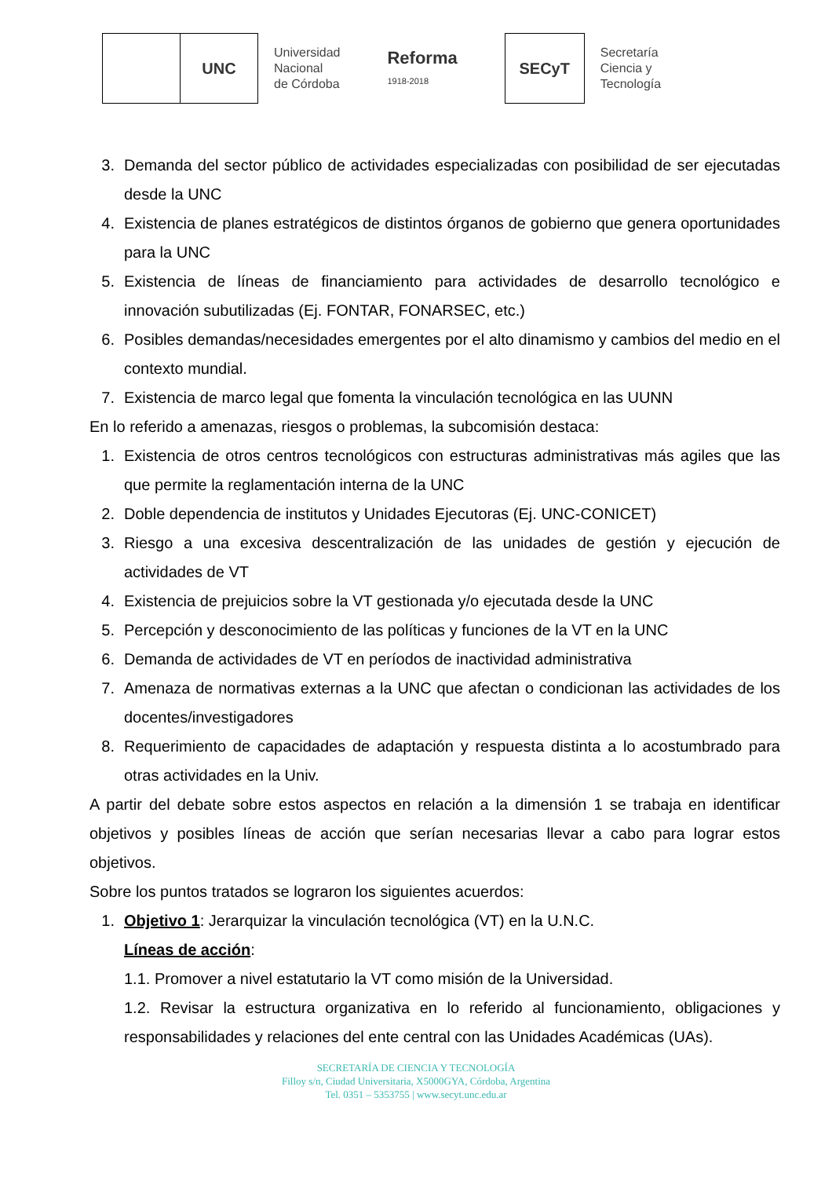UNC
Universidad
Nacional
de Córdoba
Reforma
1918-2018
SECyT
Secretaría
Ciencia y
Tecnología
3. Demanda del sector público de actividades especializadas con posibilidad de ser ejecutadas desde la UNC
4. Existencia de planes estratégicos de distintos órganos de gobierno que genera oportunidades para la UNC
5. Existencia de líneas de financiamiento para actividades de desarrollo tecnológico e innovación subutilizadas (Ej. FONTAR, FONARSEC, etc.)
6. Posibles demandas/necesidades emergentes por el alto dinamismo y cambios del medio en el contexto mundial.
7. Existencia de marco legal que fomenta la vinculación tecnológica en las UUNN
En lo referido a amenazas, riesgos o problemas, la subcomisión destaca:
1. Existencia de otros centros tecnológicos con estructuras administrativas más agiles que las que permite la reglamentación interna de la UNC
2. Doble dependencia de institutos y Unidades Ejecutoras (Ej. UNC-CONICET)
3. Riesgo a una excesiva descentralización de las unidades de gestión y ejecución de actividades de VT
4. Existencia de prejuicios sobre la VT gestionada y/o ejecutada desde la UNC
5. Percepción y desconocimiento de las políticas y funciones de la VT en la UNC
6. Demanda de actividades de VT en períodos de inactividad administrativa
7. Amenaza de normativas externas a la UNC que afectan o condicionan las actividades de los docentes/investigadores
8. Requerimiento de capacidades de adaptación y respuesta distinta a lo acostumbrado para otras actividades en la Univ.
A partir del debate sobre estos aspectos en relación a la dimensión 1 se trabaja en identificar objetivos y posibles líneas de acción que serían necesarias llevar a cabo para lograr estos objetivos.
Sobre los puntos tratados se lograron los siguientes acuerdos:
1. Objetivo 1: Jerarquizar la vinculación tecnológica (VT) en la U.N.C.
Líneas de acción:
1.1. Promover a nivel estatutario la VT como misión de la Universidad.
1.2. Revisar la estructura organizativa en lo referido al funcionamiento, obligaciones y responsabilidades y relaciones del ente central con las Unidades Académicas (UAs).
SECRETARÍA DE CIENCIA Y TECNOLOGÍA
Filloy s/n, Ciudad Universitaria, X5000GYA, Córdoba, Argentina
Tel. 0351 – 5353755 | www.secyt.unc.edu.ar